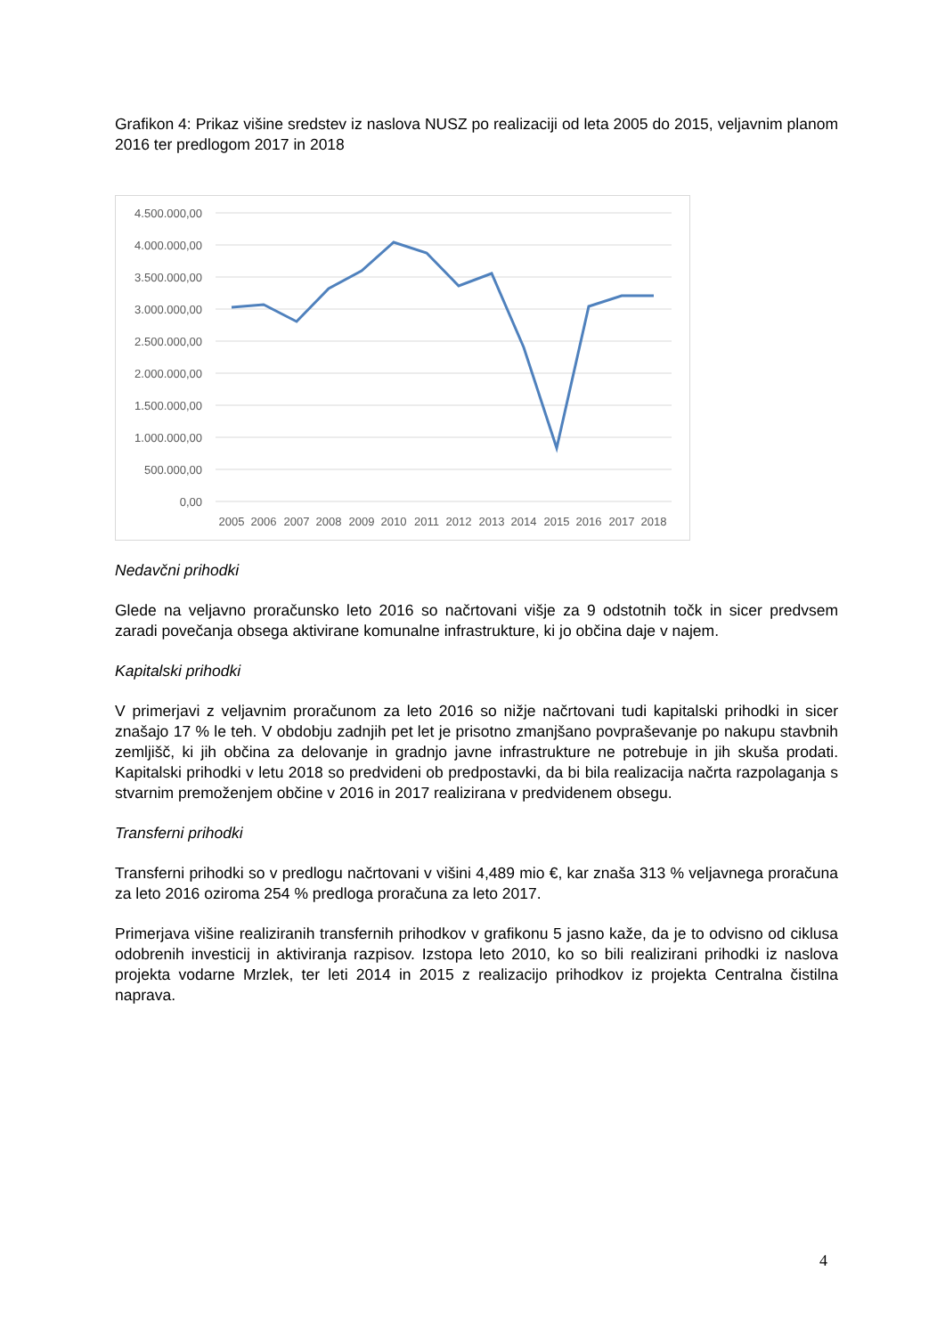Grafikon 4: Prikaz višine sredstev iz naslova NUSZ po realizaciji od leta 2005 do 2015, veljavnim planom 2016 ter predlogom 2017 in 2018
4.500.000,00
4.000.000,00
3.500.000,00
3.000.000,00
2.500.000,00
2.000.000,00
1.500.000,00
1.000.000,00
500.000,00
0,00
2005
2006
2007
2008
2009
2010
2011
2012
2013
2014
2015
2016
2017
2018
Nedavčni prihodki
Glede na veljavno proračunsko leto 2016 so načrtovani višje za 9 odstotnih točk in sicer predvsem zaradi povečanja obsega aktivirane komunalne infrastrukture, ki jo občina daje v najem.
Kapitalski prihodki
V primerjavi z veljavnim proračunom za leto 2016 so nižje načrtovani tudi kapitalski prihodki in sicer znašajo 17 % le teh. V obdobju zadnjih pet let je prisotno zmanjšano povpraševanje po nakupu stavbnih zemljišč, ki jih občina za delovanje in gradnjo javne infrastrukture ne potrebuje in jih skuša prodati. Kapitalski prihodki v letu 2018 so predvideni ob predpostavki, da bi bila realizacija načrta razpolaganja s stvarnim premoženjem občine v 2016 in 2017 realizirana v predvidenem obsegu.
Transferni prihodki
Transferni prihodki so v predlogu načrtovani v višini 4,489 mio €, kar znaša 313 % veljavnega proračuna za leto 2016 oziroma 254 % predloga proračuna za leto 2017.
Primerjava višine realiziranih transfernih prihodkov v grafikonu 5 jasno kaže, da je to odvisno od ciklusa odobrenih investicij in aktiviranja razpisov. Izstopa leto 2010, ko so bili realizirani prihodki iz naslova projekta vodarne Mrzlek, ter leti 2014 in 2015 z realizacijo prihodkov iz projekta Centralna čistilna naprava.
4